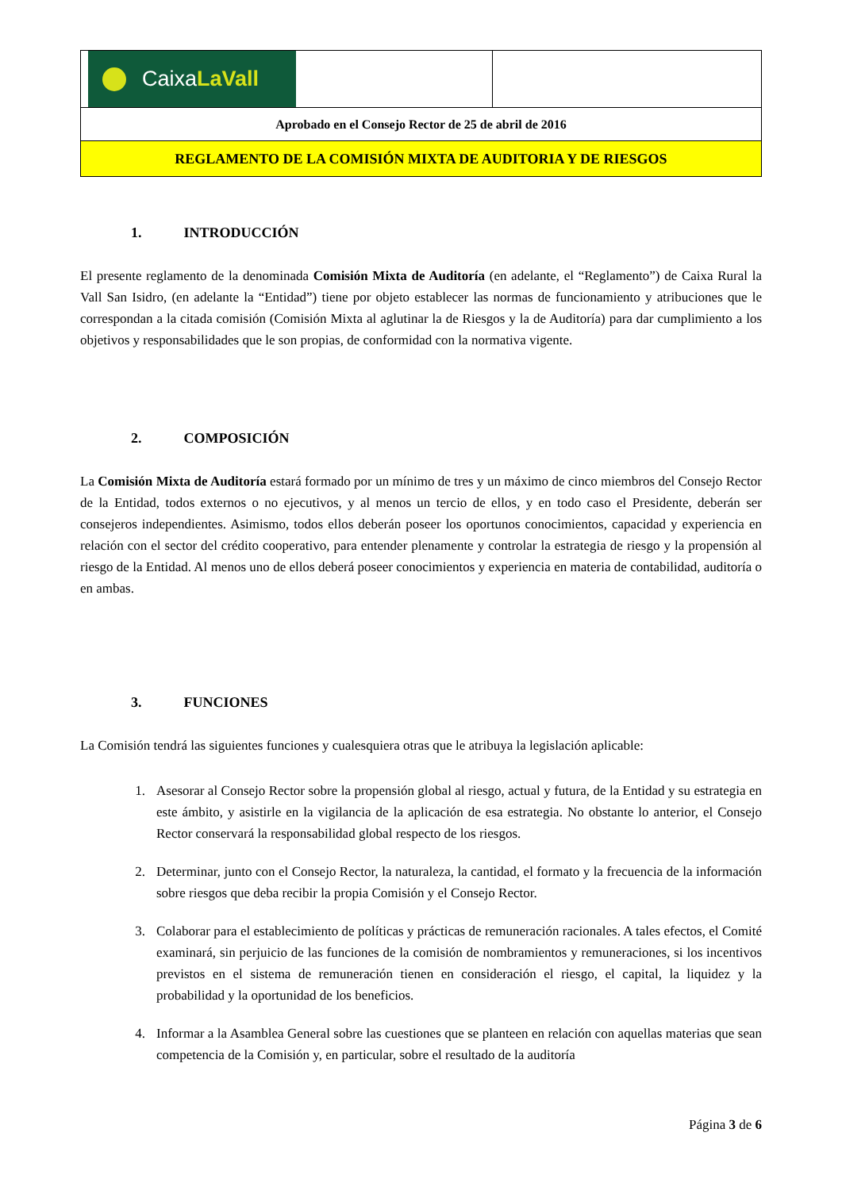| Caixa LaVall | |
| Aprobado en el Consejo Rector de 25 de abril de 2016 | |
| REGLAMENTO DE LA COMISIÓN MIXTA DE AUDITORIA Y DE RIESGOS | |
1. INTRODUCCIÓN
El presente reglamento de la denominada Comisión Mixta de Auditoría (en adelante, el “Reglamento”) de Caixa Rural la Vall San Isidro, (en adelante la “Entidad”) tiene por objeto establecer las normas de funcionamiento y atribuciones que le correspondan a la citada comisión (Comisión Mixta al aglutinar la de Riesgos y la de Auditoría) para dar cumplimiento a los objetivos y responsabilidades que le son propias, de conformidad con la normativa vigente.
2. COMPOSICIÓN
La Comisión Mixta de Auditoría estará formado por un mínimo de tres y un máximo de cinco miembros del Consejo Rector de la Entidad, todos externos o no ejecutivos, y al menos un tercio de ellos, y en todo caso el Presidente, deberán ser consejeros independientes. Asimismo, todos ellos deberán poseer los oportunos conocimientos, capacidad y experiencia en relación con el sector del crédito cooperativo, para entender plenamente y controlar la estrategia de riesgo y la propensión al riesgo de la Entidad. Al menos uno de ellos deberá poseer conocimientos y experiencia en materia de contabilidad, auditoría o en ambas.
3. FUNCIONES
La Comisión tendrá las siguientes funciones y cualesquiera otras que le atribuya la legislación aplicable:
1. Asesorar al Consejo Rector sobre la propensión global al riesgo, actual y futura, de la Entidad y su estrategia en este ámbito, y asistirle en la vigilancia de la aplicación de esa estrategia. No obstante lo anterior, el Consejo Rector conservará la responsabilidad global respecto de los riesgos.
2. Determinar, junto con el Consejo Rector, la naturaleza, la cantidad, el formato y la frecuencia de la información sobre riesgos que deba recibir la propia Comisión y el Consejo Rector.
3. Colaborar para el establecimiento de políticas y prácticas de remuneración racionales. A tales efectos, el Comité examinará, sin perjuicio de las funciones de la comisión de nombramientos y remuneraciones, si los incentivos previstos en el sistema de remuneración tienen en consideración el riesgo, el capital, la liquidez y la probabilidad y la oportunidad de los beneficios.
4. Informar a la Asamblea General sobre las cuestiones que se planteen en relación con aquellas materias que sean competencia de la Comisión y, en particular, sobre el resultado de la auditoría
Página 3 de 6